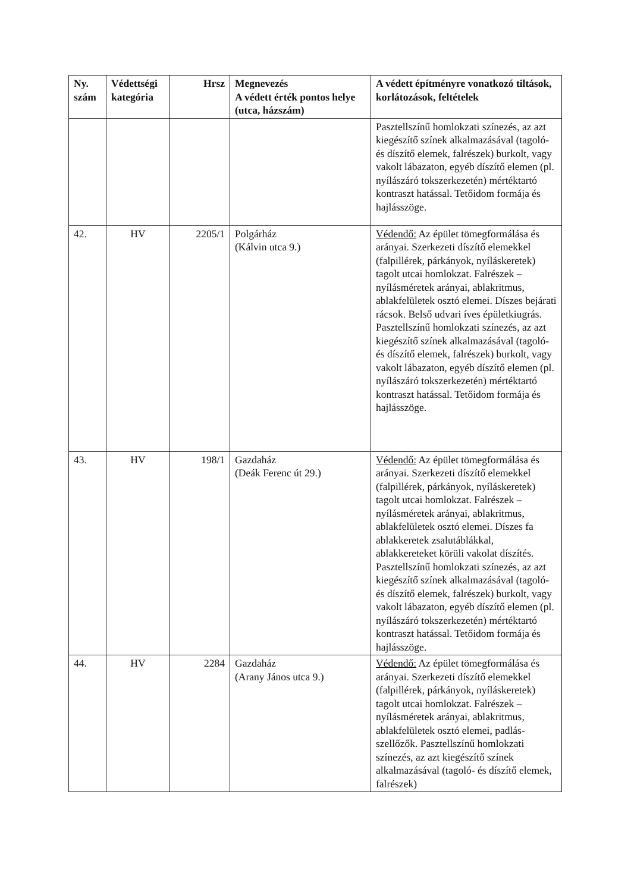| Ny. szám | Védettségi kategória | Hrsz | Megnevezés A védett érték pontos helye (utca, házszám) | A védett építményre vonatkozó tiltások, korlátozások, feltételek |
| --- | --- | --- | --- | --- |
| | | | | Pasztellszínű homlokzati színezés, az azt kiegészítő színek alkalmazásával (tagoló- és díszítő elemek, falrészek) burkolt, vagy vakolt lábazaton, egyéb díszítő elemen (pl. nyílászáró tokszerkezetén) mértéktartó kontraszt hatással. Tetőidom formája és hajlásszöge. |
| 42. | HV | 2205/1 | Polgárház (Kálvin utca 9.) | Védendő: Az épület tömegformálása és arányai. Szerkezeti díszítő elemekkel (falpillérek, párkányok, nyíláskeretek) tagolt utcai homlokzat. Falrészek – nyílásméretek arányai, ablakritmus, ablakfelületek osztó elemei. Díszes bejárati rácsok. Belső udvari íves épületkiugrás. Pasztellszínű homlokzati színezés, az azt kiegészítő színek alkalmazásával (tagoló- és díszítő elemek, falrészek) burkolt, vagy vakolt lábazaton, egyéb díszítő elemen (pl. nyílászáró tokszerkezetén) mértéktartó kontraszt hatással. Tetőidom formája és hajlásszöge. |
| 43. | HV | 198/1 | Gazdaház (Deák Ferenc út 29.) | Védendő: Az épület tömegformálása és arányai. Szerkezeti díszítő elemekkel (falpillérek, párkányok, nyíláskeretek) tagolt utcai homlokzat. Falrészek – nyílásméretek arányai, ablakritmus, ablakfelületek osztó elemei. Díszes fa ablakkeretek zsalutáblákkal, ablakkereteket körüli vakolat díszítés. Pasztellszínű homlokzati színezés, az azt kiegészítő színek alkalmazásával (tagoló- és díszítő elemek, falrészek) burkolt, vagy vakolt lábazaton, egyéb díszítő elemen (pl. nyílászáró tokszerkezetén) mértéktartó kontraszt hatással. Tetőidom formája és hajlásszöge. |
| 44. | HV | 2284 | Gazdaház (Arany János utca 9.) | Védendő: Az épület tömegformálása és arányai. Szerkezeti díszítő elemekkel (falpillérek, párkányok, nyíláskeretek) tagolt utcai homlokzat. Falrészek – nyílásméretek arányai, ablakritmus, ablakfelületek osztó elemei, padlás-szellőzők. Pasztellszínű homlokzati színezés, az azt kiegészítő színek alkalmazásával (tagoló- és díszítő elemek, falrészek) |